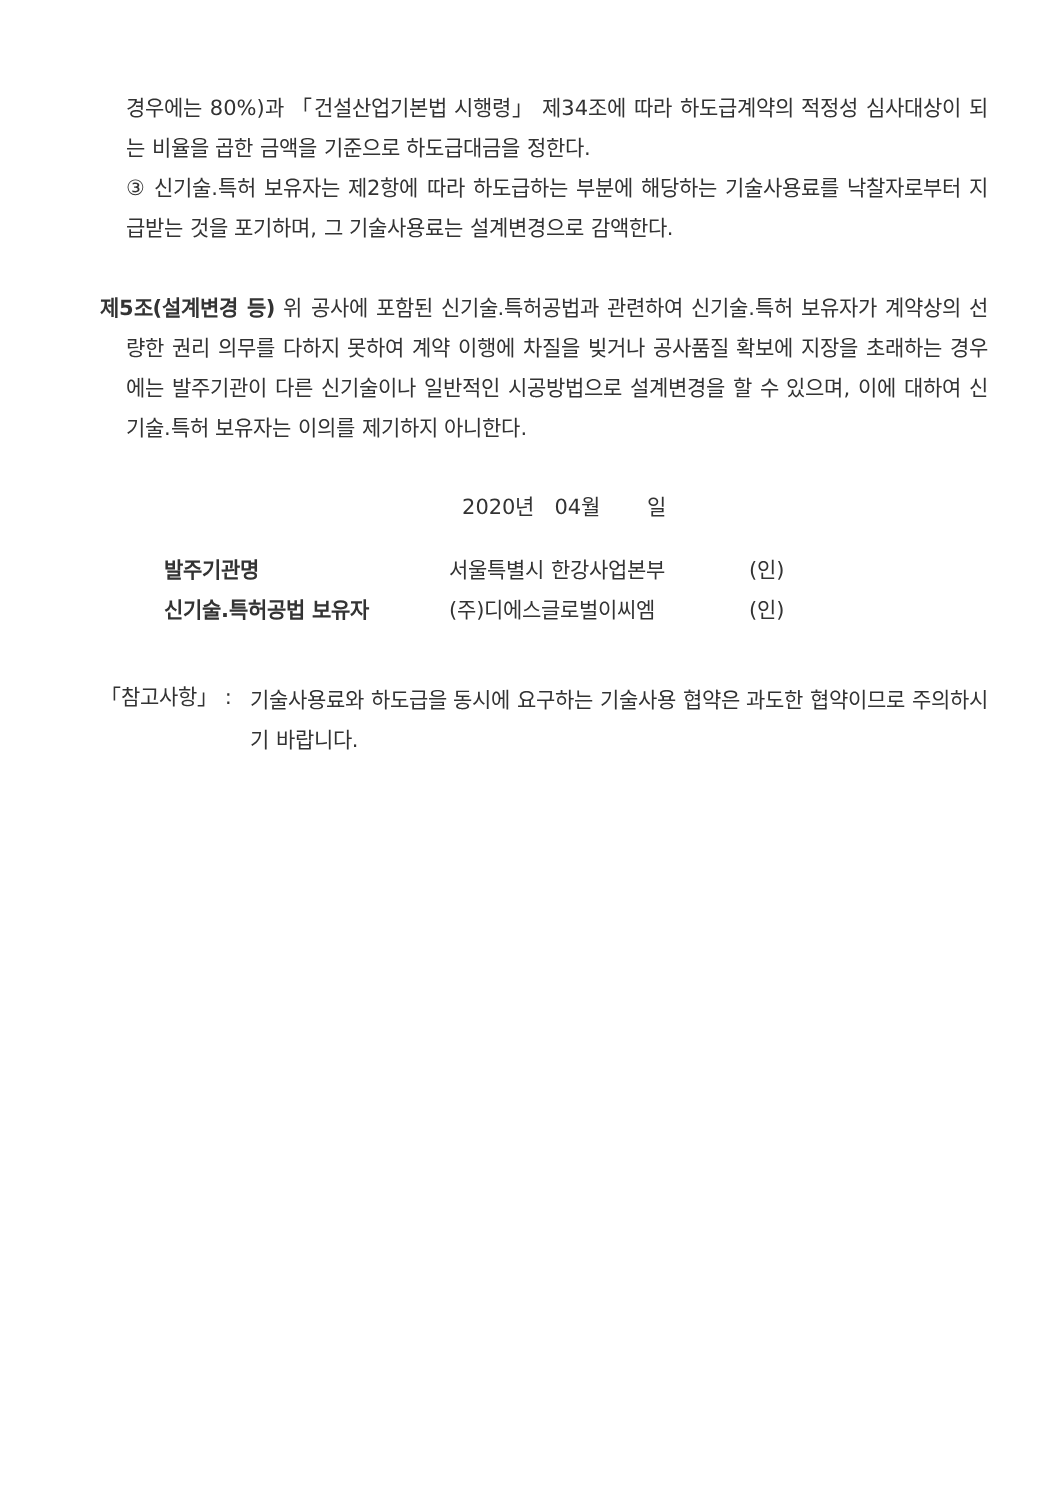경우에는 80%)과 「건설산업기본법 시행령」 제34조에 따라 하도급계약의 적정성 심사대상이 되는 비율을 곱한 금액을 기준으로 하도급대금을 정한다.
③ 신기술.특허 보유자는 제2항에 따라 하도급하는 부분에 해당하는 기술사용료를 낙찰자로부터 지급받는 것을 포기하며, 그 기술사용료는 설계변경으로 감액한다.
제5조(설계변경 등) 위 공사에 포함된 신기술.특허공법과 관련하여 신기술.특허 보유자가 계약상의 선량한 권리 의무를 다하지 못하여 계약 이행에 차질을 빚거나 공사품질 확보에 지장을 초래하는 경우에는 발주기관이 다른 신기술이나 일반적인 시공방법으로 설계변경을 할 수 있으며, 이에 대하여 신기술.특허 보유자는 이의를 제기하지 아니한다.
2020년 04월 일
발주기관명 서울특별시 한강사업본부 (인)
신기술.특허공법 보유자 (주)디에스글로벌이씨엠 (인)
「참고사항」 :
기술사용료와 하도급을 동시에 요구하는 기술사용 협약은 과도한 협약이므로 주의하시기 바랍니다.